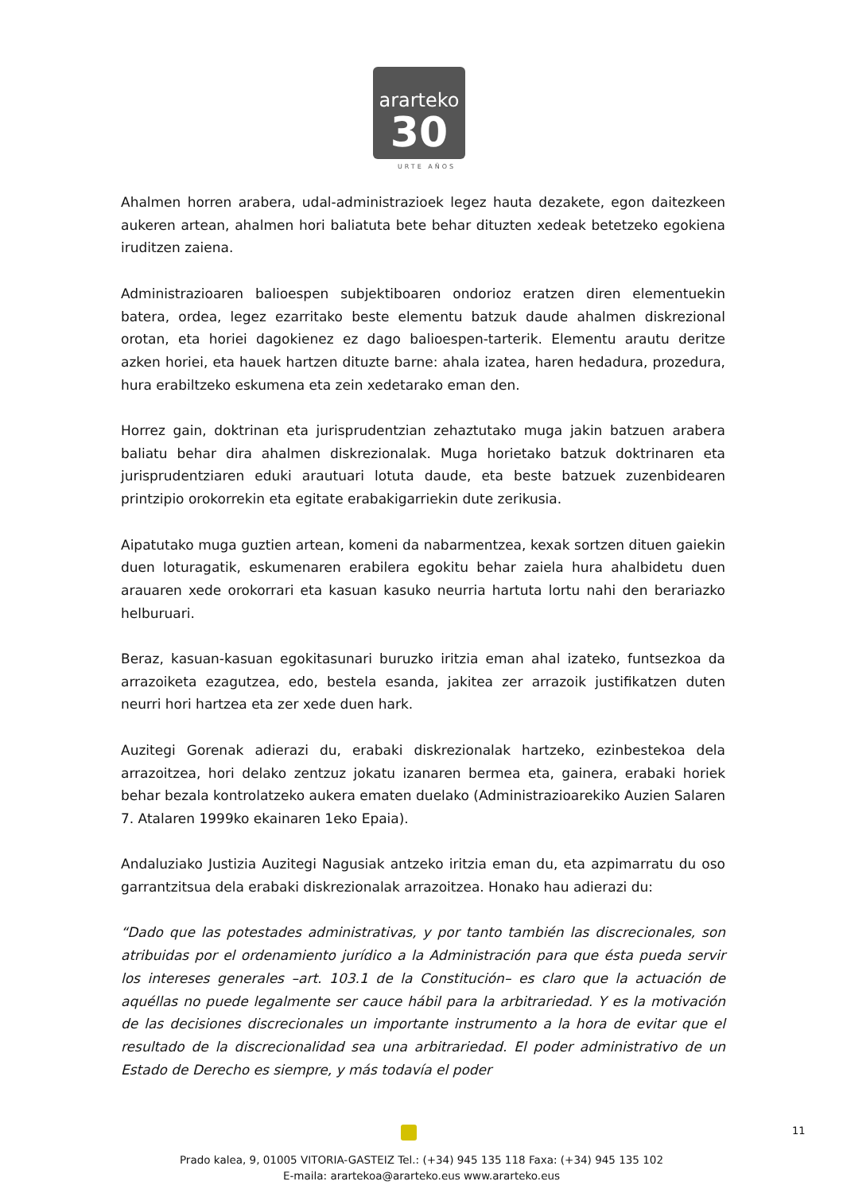ararteko
30
URTE AÑOS
Ahalmen horren arabera, udal-administrazioek legez hauta dezakete, egon daitezkeen aukeren artean, ahalmen hori baliatuta bete behar dituzten xedeak betetzeko egokiena iruditzen zaiena.
Administrazioaren balioespen subjektiboaren ondorioz eratzen diren elementuekin batera, ordea, legez ezarritako beste elementu batzuk daude ahalmen diskrezional orotan, eta horiei dagokienez ez dago balioespen-tarterik. Elementu arautu deritze azken horiei, eta hauek hartzen dituzte barne: ahala izatea, haren hedadura, prozedura, hura erabiltzeko eskumena eta zein xedetarako eman den.
Horrez gain, doktrinan eta jurisprudentzian zehaztutako muga jakin batzuen arabera baliatu behar dira ahalmen diskrezionalak. Muga horietako batzuk doktrinaren eta jurisprudentziaren eduki arautuari lotuta daude, eta beste batzuek zuzenbidearen printzipio orokorrekin eta egitate erabakigarriekin dute zerikusia.
Aipatutako muga guztien artean, komeni da nabarmentzea, kexak sortzen dituen gaiekin duen loturagatik, eskumenaren erabilera egokitu behar zaiela hura ahalbidetu duen arauaren xede orokorrari eta kasuan kasuko neurria hartuta lortu nahi den berariazko helburuari.
Beraz, kasuan-kasuan egokitasunari buruzko iritzia eman ahal izateko, funtsezkoa da arrazoiketa ezagutzea, edo, bestela esanda, jakitea zer arrazoik justifikatzen duten neurri hori hartzea eta zer xede duen hark.
Auzitegi Gorenak adierazi du, erabaki diskrezionalak hartzeko, ezinbestekoa dela arrazoitzea, hori delako zentzuz jokatu izanaren bermea eta, gainera, erabaki horiek behar bezala kontrolatzeko aukera ematen duelako (Administrazioarekiko Auzien Salaren 7. Atalaren 1999ko ekainaren 1eko Epaia).
Andaluziako Justizia Auzitegi Nagusiak antzeko iritzia eman du, eta azpimarratu du oso garrantzitsua dela erabaki diskrezionalak arrazoitzea. Honako hau adierazi du:
“Dado que las potestades administrativas, y por tanto también las discrecionales, son atribuidas por el ordenamiento jurídico a la Administración para que ésta pueda servir los intereses generales –art. 103.1 de la Constitución– es claro que la actuación de aquéllas no puede legalmente ser cauce hábil para la arbitrariedad. Y es la motivación de las decisiones discrecionales un importante instrumento a la hora de evitar que el resultado de la discrecionalidad sea una arbitrariedad. El poder administrativo de un Estado de Derecho es siempre, y más todavía el poder
11
Prado kalea, 9, 01005 VITORIA-GASTEIZ Tel.: (+34) 945 135 118 Faxa: (+34) 945 135 102
E-maila: arartekoa@ararteko.eus www.ararteko.eus